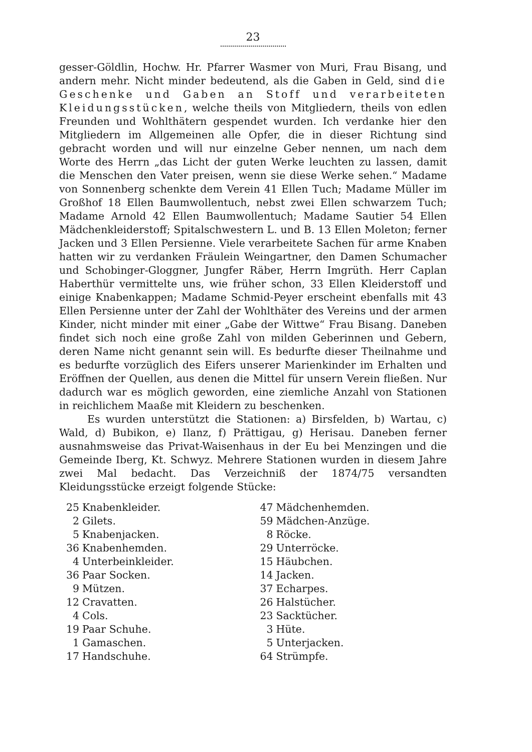23
gesser-Göldlin, Hochw. Hr. Pfarrer Wasmer von Muri, Frau Bisang, und andern mehr. Nicht minder bedeutend, als die Gaben in Geld, sind die Geschenke und Gaben an Stoff und verarbeiteten Kleidungsstücken, welche theils von Mitgliedern, theils von edlen Freunden und Wohlthätern gespendet wurden. Ich verdanke hier den Mitgliedern im Allgemeinen alle Opfer, die in dieser Richtung sind gebracht worden und will nur einzelne Geber nennen, um nach dem Worte des Herrn „das Licht der guten Werke leuchten zu lassen, damit die Menschen den Vater preisen, wenn sie diese Werke sehen.“ Madame von Sonnenberg schenkte dem Verein 41 Ellen Tuch; Madame Müller im Großhof 18 Ellen Baumwollentuch, nebst zwei Ellen schwarzem Tuch; Madame Arnold 42 Ellen Baumwollentuch; Madame Sautier 54 Ellen Mädchenkleiderstoff; Spitalschwestern L. und B. 13 Ellen Moleton; ferner Jacken und 3 Ellen Persienne. Viele verarbeitete Sachen für arme Knaben hatten wir zu verdanken Fräulein Weingartner, den Damen Schumacher und Schobinger-Gloggner, Jungfer Räber, Herrn Imgrüth. Herr Caplan Haberthür vermittelte uns, wie früher schon, 33 Ellen Kleiderstoff und einige Knabenkappen; Madame Schmid-Peyer erscheint ebenfalls mit 43 Ellen Persienne unter der Zahl der Wohlthäter des Vereins und der armen Kinder, nicht minder mit einer „Gabe der Wittwe“ Frau Bisang. Daneben findet sich noch eine große Zahl von milden Geberinnen und Gebern, deren Name nicht genannt sein will. Es bedurfte dieser Theilnahme und es bedurfte vorzüglich des Eifers unserer Marienkinder im Erhalten und Eröffnen der Quellen, aus denen die Mittel für unsern Verein fließen. Nur dadurch war es möglich geworden, eine ziemliche Anzahl von Stationen in reichlichem Maaße mit Kleidern zu beschenken.
Es wurden unterstützt die Stationen: a) Birsfelden, b) Wartau, c) Wald, d) Bubikon, e) Ilanz, f) Prättigau, g) Herisau. Daneben ferner ausnahmsweise das Privat-Waisenhaus in der Eu bei Menzingen und die Gemeinde Iberg, Kt. Schwyz. Mehrere Stationen wurden in diesem Jahre zwei Mal bedacht. Das Verzeichniß der 1874/75 versandten Kleidungsstücke erzeigt folgende Stücke:
25 Knabenkleider.
2 Gilets.
5 Knabenjacken.
36 Knabenhemden.
4 Unterbeinkleider.
36 Paar Socken.
9 Mützen.
12 Cravatten.
4 Cols.
19 Paar Schuhe.
1 Gamaschen.
17 Handschuhe.
47 Mädchenhemden.
59 Mädchen-Anzüge.
8 Röcke.
29 Unterröcke.
15 Häubchen.
14 Jacken.
37 Echarpes.
26 Halstücher.
23 Sacktücher.
3 Hüte.
5 Unterjacken.
64 Strümpfe.